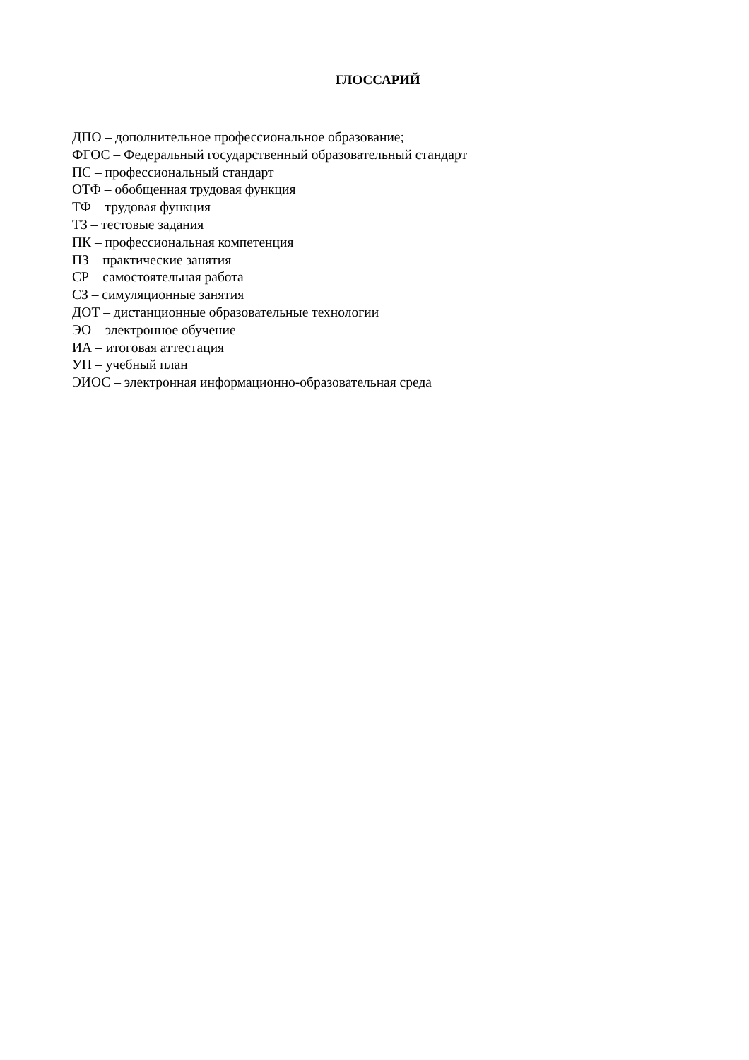ГЛОССАРИЙ
ДПО – дополнительное профессиональное образование;
ФГОС – Федеральный государственный образовательный стандарт
ПС – профессиональный стандарт
ОТФ – обобщенная трудовая функция
ТФ – трудовая функция
ТЗ – тестовые задания
ПК – профессиональная компетенция
ПЗ – практические занятия
СР – самостоятельная работа
СЗ – симуляционные занятия
ДОТ – дистанционные образовательные технологии
ЭО – электронное обучение
ИА – итоговая аттестация
УП – учебный план
ЭИОС – электронная информационно-образовательная среда